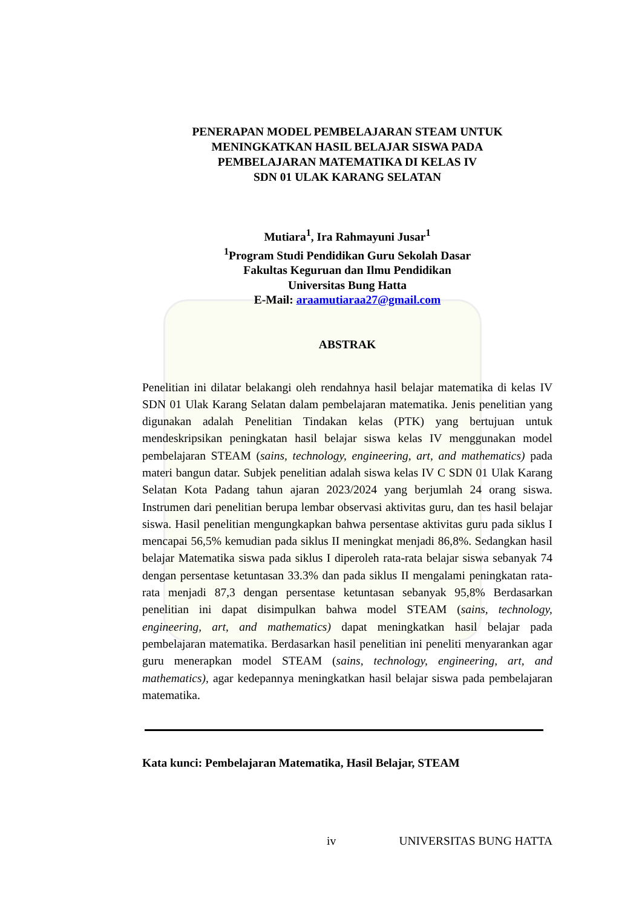PENERAPAN MODEL PEMBELAJARAN STEAM UNTUK
MENINGKATKAN HASIL BELAJAR SISWA PADA
PEMBELAJARAN MATEMATIKA DI KELAS IV
SDN 01 ULAK KARANG SELATAN
Mutiara<sup>1</sup>, Ira Rahmayuni Jusar<sup>1</sup>
<sup>1</sup> Program Studi Pendidikan Guru Sekolah Dasar
Fakultas Keguruan dan Ilmu Pendidikan
Universitas Bung Hatta
E-Mail: araamutiaraa27@gmail.com
ABSTRAK
Penelitian ini dilatar belakangi oleh rendahnya hasil belajar matematika di kelas IV SDN 01 Ulak Karang Selatan dalam pembelajaran matematika. Jenis penelitian yang digunakan adalah Penelitian Tindakan kelas (PTK) yang bertujuan untuk mendeskripsikan peningkatan hasil belajar siswa kelas IV menggunakan model pembelajaran STEAM (sains, technology, engineering, art, and mathematics) pada materi bangun datar. Subjek penelitian adalah siswa kelas IV C SDN 01 Ulak Karang Selatan Kota Padang tahun ajaran 2023/2024 yang berjumlah 24 orang siswa. Instrumen dari penelitian berupa lembar observasi aktivitas guru, dan tes hasil belajar siswa. Hasil penelitian mengungkapkan bahwa persentase aktivitas guru pada siklus I mencapai 56,5% kemudian pada siklus II meningkat menjadi 86,8%. Sedangkan hasil belajar Matematika siswa pada siklus I diperoleh rata-rata belajar siswa sebanyak 74 dengan persentase ketuntasan 33.3% dan pada siklus II mengalami peningkatan rata-rata menjadi 87,3 dengan persentase ketuntasan sebanyak 95,8% Berdasarkan penelitian ini dapat disimpulkan bahwa model STEAM (sains, technology, engineering, art, and mathematics) dapat meningkatkan hasil belajar pada pembelajaran matematika. Berdasarkan hasil penelitian ini peneliti menyarankan agar guru menerapkan model STEAM (sains, technology, engineering, art, and mathematics), agar kedepannya meningkatkan hasil belajar siswa pada pembelajaran matematika.
Kata kunci: Pembelajaran Matematika, Hasil Belajar, STEAM
iv UNIVERSITAS BUNG HATTA